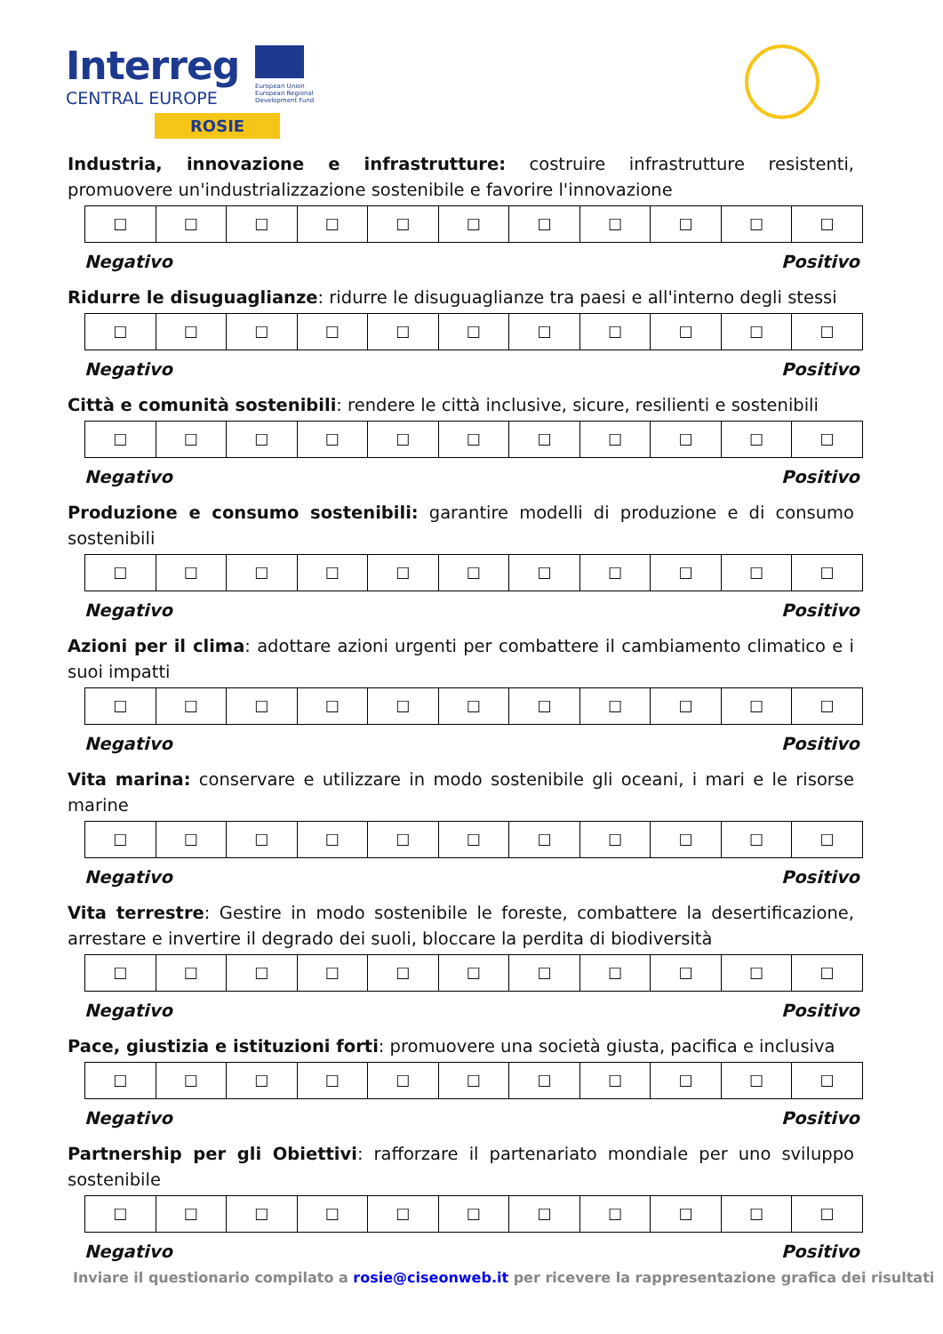Interreg
CENTRAL EUROPE
ROSIE
European Union
European Regional
Development Fund
Industria, innovazione e infrastrutture: costruire infrastrutture resistenti, promuovere un'industrializzazione sostenibile e favorire l'innovazione
| ☐ | ☐ | ☐ | ☐ | ☐ | ☐ | ☐ | ☐ | ☐ | ☐ | ☐ |
Negativo Positivo
Ridurre le disuguaglianze: ridurre le disuguaglianze tra paesi e all'interno degli stessi
| ☐ | ☐ | ☐ | ☐ | ☐ | ☐ | ☐ | ☐ | ☐ | ☐ | ☐ |
Negativo Positivo
Città e comunità sostenibili: rendere le città inclusive, sicure, resilienti e sostenibili
| ☐ | ☐ | ☐ | ☐ | ☐ | ☐ | ☐ | ☐ | ☐ | ☐ | ☐ |
Negativo Positivo
Produzione e consumo sostenibili: garantire modelli di produzione e di consumo sostenibili
| ☐ | ☐ | ☐ | ☐ | ☐ | ☐ | ☐ | ☐ | ☐ | ☐ | ☐ |
Negativo Positivo
Azioni per il clima: adottare azioni urgenti per combattere il cambiamento climatico e i suoi impatti
| ☐ | ☐ | ☐ | ☐ | ☐ | ☐ | ☐ | ☐ | ☐ | ☐ | ☐ |
Negativo Positivo
Vita marina: conservare e utilizzare in modo sostenibile gli oceani, i mari e le risorse marine
| ☐ | ☐ | ☐ | ☐ | ☐ | ☐ | ☐ | ☐ | ☐ | ☐ | ☐ |
Negativo Positivo
Vita terrestre: Gestire in modo sostenibile le foreste, combattere la desertificazione, arrestare e invertire il degrado dei suoli, bloccare la perdita di biodiversità
| ☐ | ☐ | ☐ | ☐ | ☐ | ☐ | ☐ | ☐ | ☐ | ☐ | ☐ |
Negativo Positivo
Pace, giustizia e istituzioni forti: promuovere una società giusta, pacifica e inclusiva
| ☐ | ☐ | ☐ | ☐ | ☐ | ☐ | ☐ | ☐ | ☐ | ☐ | ☐ |
Negativo Positivo
Partnership per gli Obiettivi: rafforzare il partenariato mondiale per uno sviluppo sostenibile
| ☐ | ☐ | ☐ | ☐ | ☐ | ☐ | ☐ | ☐ | ☐ | ☐ | ☐ |
Negativo Positivo
Inviare il questionario compilato a rosie@ciseonweb.it per ricevere la rappresentazione grafica dei risultati